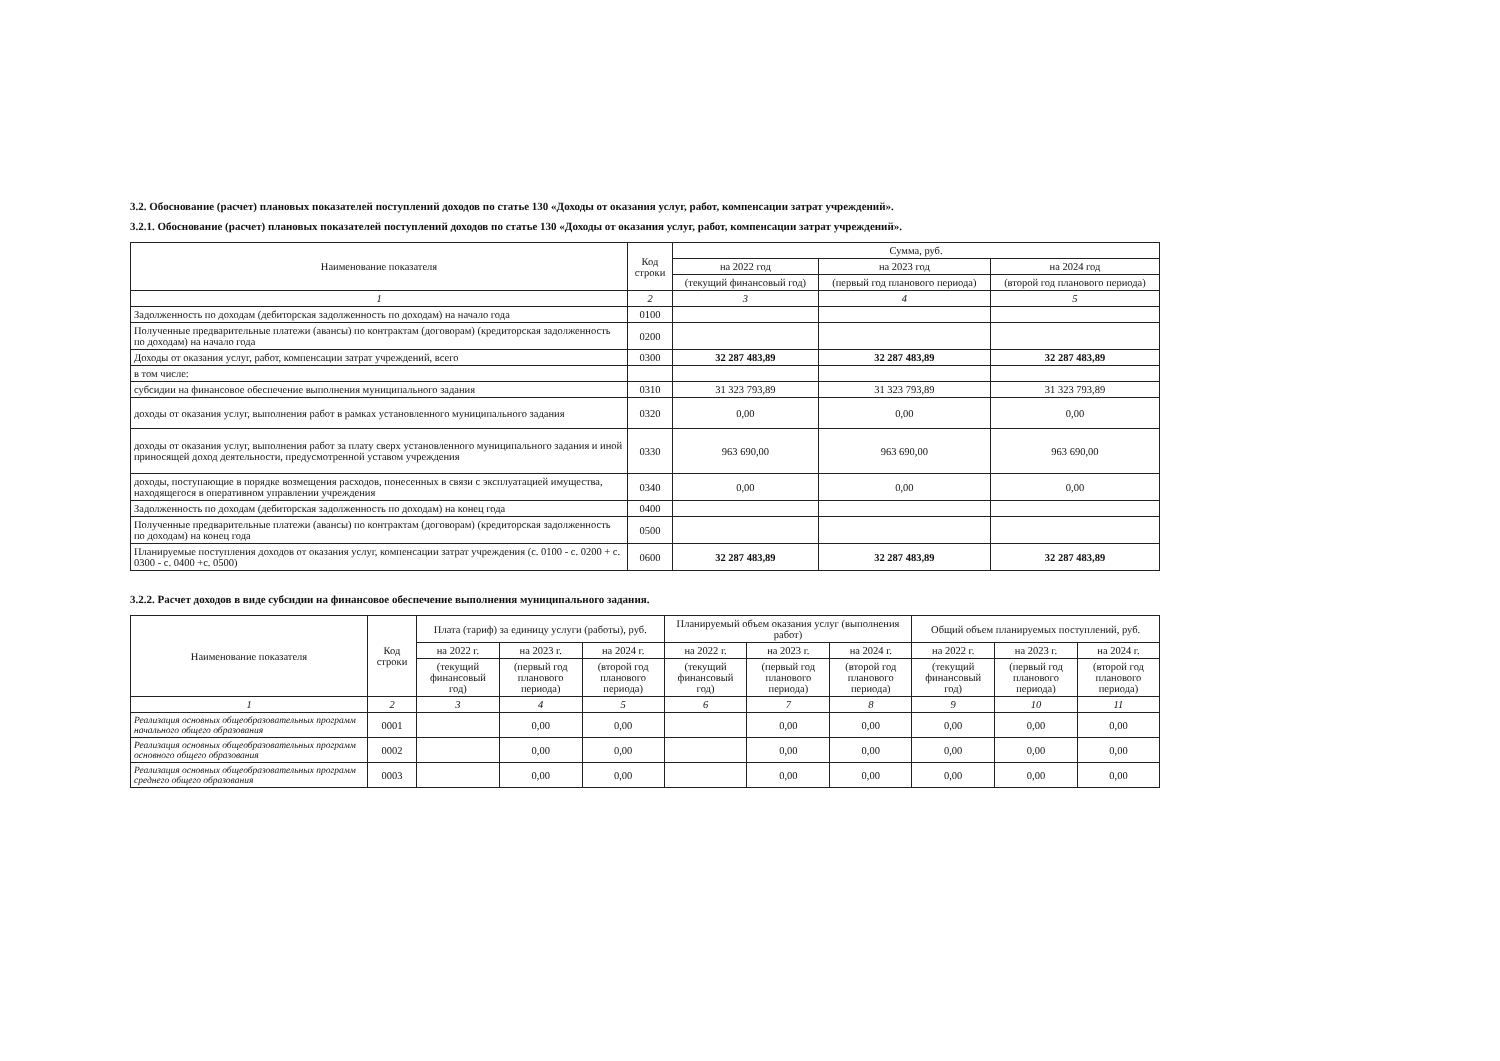3.2. Обоснование (расчет) плановых показателей поступлений доходов по статье 130 «Доходы от оказания услуг, работ, компенсации затрат учреждений».
3.2.1. Обоснование (расчет) плановых показателей поступлений доходов по статье 130 «Доходы от оказания услуг, работ, компенсации затрат учреждений».
| Наименование показателя | Код строки | Сумма, руб. | | |
| --- | --- | --- | --- | --- |
| | | на 2022 год | на 2023 год | на 2024 год |
| | | (текущий финансовый год) | (первый год планового периода) | (второй год планового периода) |
| 1 | 2 | 3 | 4 | 5 |
| Задолженность по доходам (дебиторская задолженность по доходам) на начало года | 0100 | | | |
| Полученные предварительные платежи (авансы) по контрактам (договорам) (кредиторская задолженность по доходам) на начало года | 0200 | | | |
| Доходы от оказания услуг, работ, компенсации затрат учреждений, всего | 0300 | 32 287 483,89 | 32 287 483,89 | 32 287 483,89 |
| в том числе: | | | | |
| субсидии на финансовое обеспечение выполнения муниципального задания | 0310 | 31 323 793,89 | 31 323 793,89 | 31 323 793,89 |
| доходы от оказания услуг, выполнения работ в рамках установленного муниципального задания | 0320 | 0,00 | 0,00 | 0,00 |
| доходы от оказания услуг, выполнения работ за плату сверх установленного муниципального задания и иной приносящей доход деятельности, предусмотренной уставом учреждения | 0330 | 963 690,00 | 963 690,00 | 963 690,00 |
| доходы, поступающие в порядке возмещения расходов, понесенных в связи с эксплуатацией имущества, находящегося в оперативном управлении учреждения | 0340 | 0,00 | 0,00 | 0,00 |
| Задолженность по доходам (дебиторская задолженность по доходам) на конец года | 0400 | | | |
| Полученные предварительные платежи (авансы) по контрактам (договорам) (кредиторская задолженность по доходам) на конец года | 0500 | | | |
| Планируемые поступления доходов от оказания услуг, компенсации затрат учреждения (с. 0100 - с. 0200 + с. 0300 - с. 0400 +с. 0500) | 0600 | 32 287 483,89 | 32 287 483,89 | 32 287 483,89 |
3.2.2. Расчет доходов в виде субсидии на финансовое обеспечение выполнения муниципального задания.
| Наименование показателя | Код строки | Плата (тариф) за единицу услуги (работы), руб. | | | Планируемый объем оказания услуг (выполнения работ) | | | Общий объем планируемых поступлений, руб. | | |
| --- | --- | --- | --- | --- | --- | --- | --- | --- | --- | --- |
| | | на 2022 г. | на 2023 г. | на 2024 г. | на 2022 г. | на 2023 г. | на 2024 г. | на 2022 г. | на 2023 г. | на 2024 г. |
| | | (текущий финансовый год) | (первый год планового периода) | (второй год планового периода) | (текущий финансовый год) | (первый год планового периода) | (второй год планового периода) | (текущий финансовый год) | (первый год планового периода) | (второй год планового периода) |
| 1 | 2 | 3 | 4 | 5 | 6 | 7 | 8 | 9 | 10 | 11 |
| Реализация основных общеобразовательных программ начального общего образования | 0001 | | 0,00 | 0,00 | | 0,00 | 0,00 | 0,00 | 0,00 | 0,00 |
| Реализация основных общеобразовательных программ основного общего образования | 0002 | | 0,00 | 0,00 | | 0,00 | 0,00 | 0,00 | 0,00 | 0,00 |
| Реализация основных общеобразовательных программ среднего общего образования | 0003 | | 0,00 | 0,00 | | 0,00 | 0,00 | 0,00 | 0,00 | 0,00 |